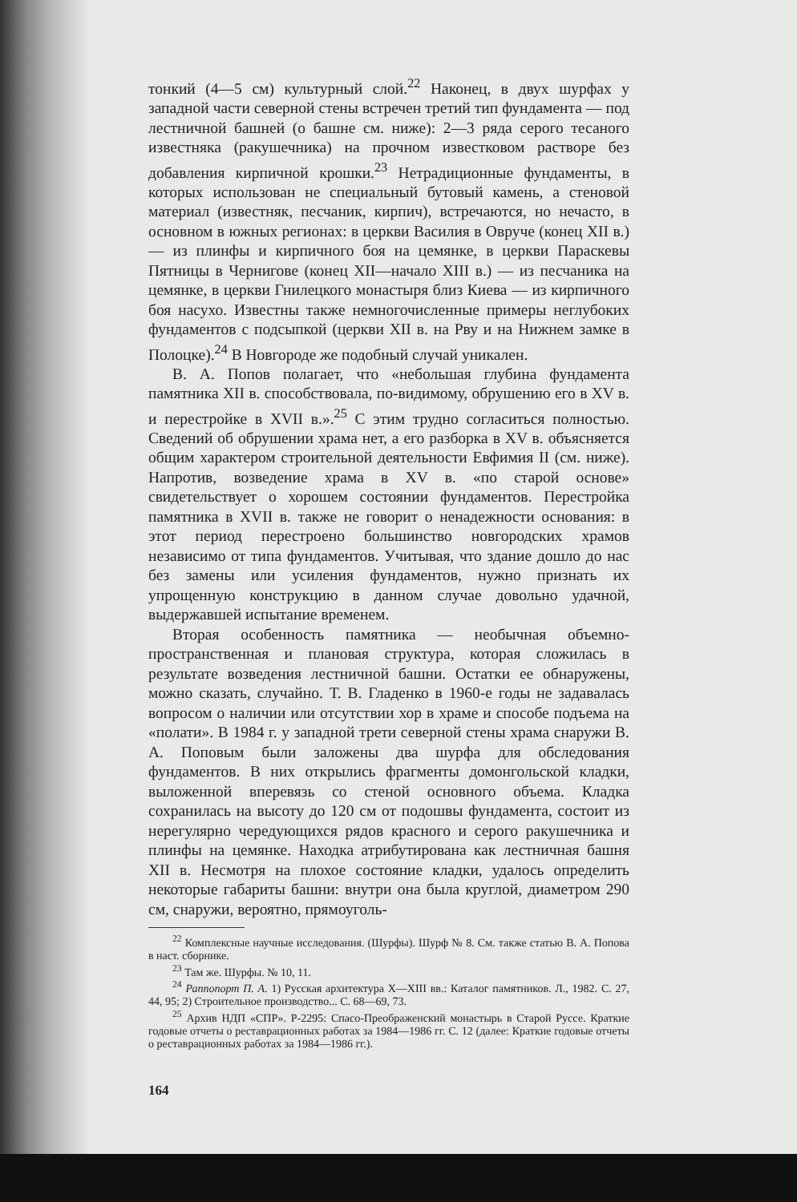тонкий (4—5 см) культурный слой.<sup>22</sup> Наконец, в двух шурфах у западной части северной стены встречен третий тип фундамента — под лестничной башней (о башне см. ниже): 2—3 ряда серого тесаного известняка (ракушечника) на прочном известковом растворе без добавления кирпичной крошки.<sup>23</sup> Нетрадиционные фундаменты, в которых использован не специальный бутовый камень, а стеновой материал (известняк, песчаник, кирпич), встречаются, но нечасто, в основном в южных регионах: в церкви Василия в Овруче (конец XII в.) — из плинфы и кирпичного боя на цемянке, в церкви Параскевы Пятницы в Чернигове (конец XII—начало XIII в.) — из песчаника на цемянке, в церкви Гнилецкого монастыря близ Киева — из кирпичного боя насухо. Известны также немногочисленные примеры неглубоких фундаментов с подсыпкой (церкви XII в. на Рву и на Нижнем замке в Полоцке).<sup>24</sup> В Новгороде же подобный случай уникален.
В. А. Попов полагает, что «небольшая глубина фундамента памятника XII в. способствовала, по-видимому, обрушению его в XV в. и перестройке в XVII в.».<sup>25</sup> С этим трудно согласиться полностью. Сведений об обрушении храма нет, а его разборка в XV в. объясняется общим характером строительной деятельности Евфимия II (см. ниже). Напротив, возведение храма в XV в. «по старой основе» свидетельствует о хорошем состоянии фундаментов. Перестройка памятника в XVII в. также не говорит о ненадежности основания: в этот период перестроено большинство новгородских храмов независимо от типа фундаментов. Учитывая, что здание дошло до нас без замены или усиления фундаментов, нужно признать их упрощенную конструкцию в данном случае довольно удачной, выдержавшей испытание временем.
Вторая особенность памятника — необычная объемно-пространственная и плановая структура, которая сложилась в результате возведения лестничной башни. Остатки ее обнаружены, можно сказать, случайно. Т. В. Гладенко в 1960-е годы не задавалась вопросом о наличии или отсутствии хор в храме и способе подъема на «полати». В 1984 г. у западной трети северной стены храма снаружи В. А. Поповым были заложены два шурфа для обследования фундаментов. В них открылись фрагменты домонгольской кладки, выложенной вперевязь со стеной основного объема. Кладка сохранилась на высоту до 120 см от подошвы фундамента, состоит из нерегулярно чередующихся рядов красного и серого ракушечника и плинфы на цемянке. Находка атрибутирована как лестничная башня XII в. Несмотря на плохое состояние кладки, удалось определить некоторые габариты башни: внутри она была круглой, диаметром 290 см, снаружи, вероятно, прямоуголь-
<sup>22</sup> Комплексные научные исследования. (Шурфы). Шурф № 8. См. также статью В. А. Попова в наст. сборнике.
<sup>23</sup> Там же. Шурфы. № 10, 11.
<sup>24</sup> Раппопорт П. А. 1) Русская архитектура X—XIII вв.: Каталог памятников. Л., 1982. С. 27, 44, 95; 2) Строительное производство... С. 68—69, 73.
<sup>25</sup> Архив НДП «СПР». Р-2295: Спасо-Преображенский монастырь в Старой Руссе. Краткие годовые отчеты о реставрационных работах за 1984—1986 гг. С. 12 (далее: Краткие годовые отчеты о реставрационных работах за 1984—1986 гг.).
164